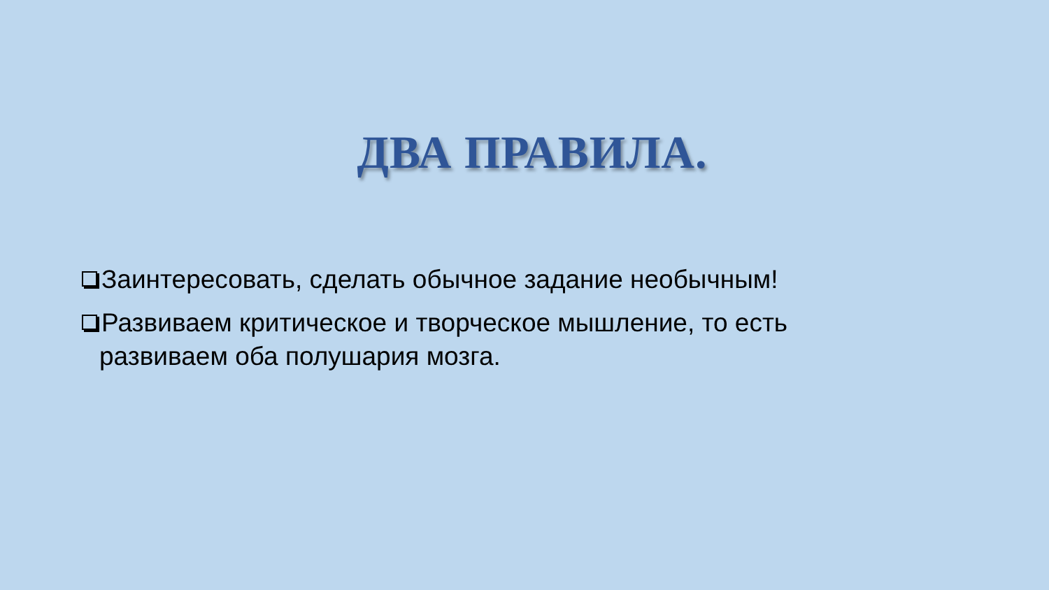ДВА ПРАВИЛА.
Заинтересовать, сделать обычное задание необычным!
Развиваем критическое и творческое мышление, то есть развиваем оба полушария мозга.